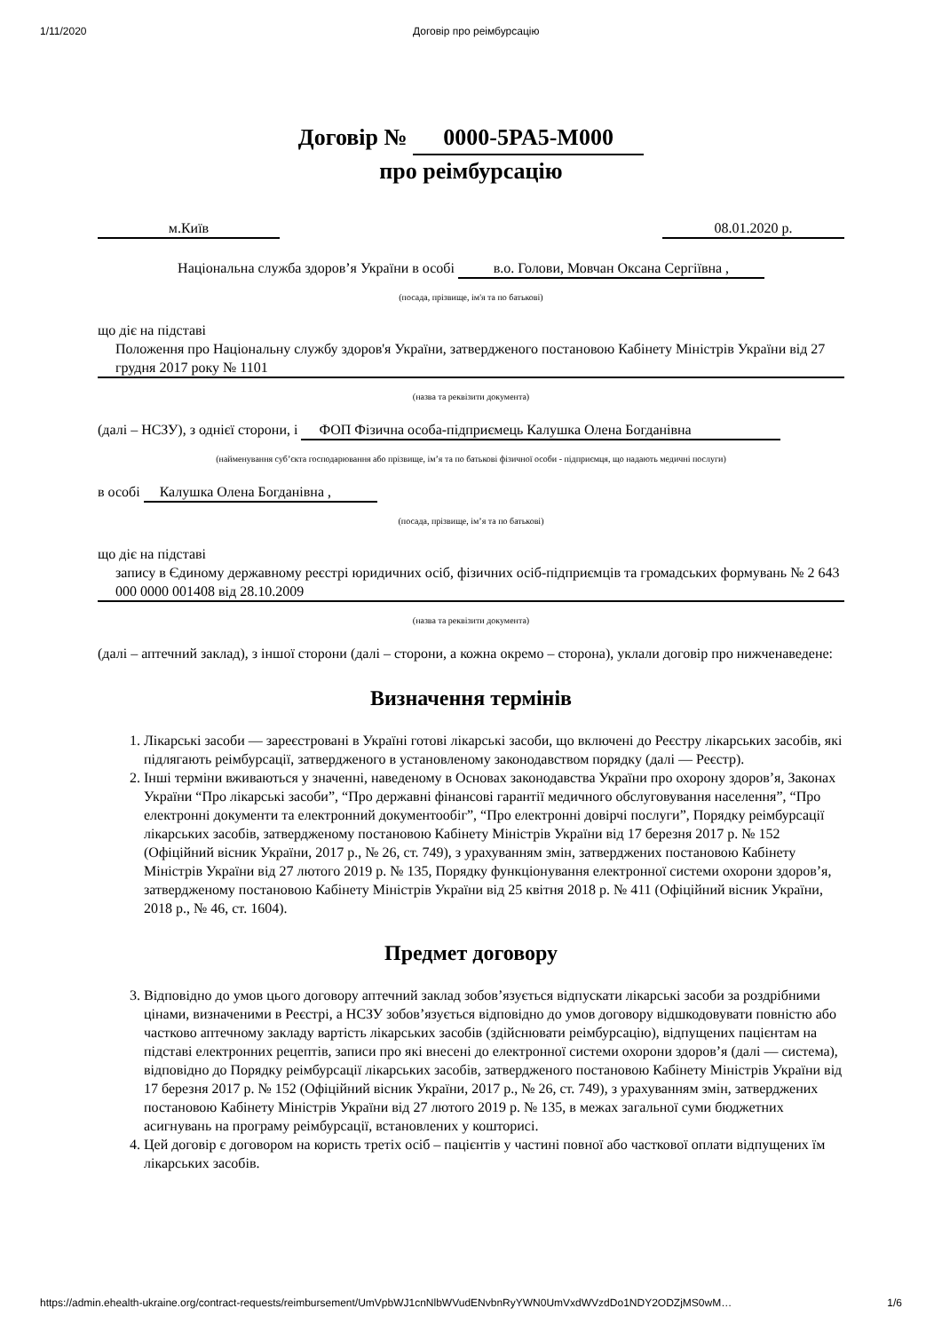1/11/2020 Договір про реімбурсацію
Договір № 0000-5PA5-M000
про реімбурсацію
м.Київ 08.01.2020 р.
Національна служба здоров’я України в особі в.о. Голови, Мовчан Оксана Сергіївна ,
(посада, прізвище, ім'я та по батькові)
що діє на підставі
Положення про Національну службу здоров'я України, затвердженого постановою Кабінету Міністрів України від 27 грудня 2017 року № 1101
(назва та реквізити документа)
(далі – НСЗУ), з однієї сторони, і ФОП Фізична особа-підприємець Калушка Олена Богданівна
(найменування суб’єкта господарювання або прізвище, ім’я та по батькові фізичної особи - підприємця, що надають медичні послуги)
в особі Калушка Олена Богданівна ,
(посада, прізвище, ім’я та по батькові)
що діє на підставі
запису в Єдиному державному реєстрі юридичних осіб, фізичних осіб-підприємців та громадських формувань № 2 643 000 0000 001408 від 28.10.2009
(назва та реквізити документа)
(далі – аптечний заклад), з іншої сторони (далі – сторони, а кожна окремо – сторона), уклали договір про нижченаведене:
Визначення термінів
1. Лікарські засоби — зареєстровані в Україні готові лікарські засоби, що включені до Реєстру лікарських засобів, які підлягають реімбурсації, затвердженого в установленому законодавством порядку (далі — Реєстр).
2. Інші терміни вживаються у значенні, наведеному в Основах законодавства України про охорону здоров’я, Законах України “Про лікарські засоби”, “Про державні фінансові гарантії медичного обслуговування населення”, “Про електронні документи та електронний документообіг”, “Про електронні довірчі послуги”, Порядку реімбурсації лікарських засобів, затвердженому постановою Кабінету Міністрів України від 17 березня 2017 р. № 152 (Офіційний вісник України, 2017 р., № 26, ст. 749), з урахуванням змін, затверджених постановою Кабінету Міністрів України від 27 лютого 2019 р. № 135, Порядку функціонування електронної системи охорони здоров’я, затвердженому постановою Кабінету Міністрів України від 25 квітня 2018 р. № 411 (Офіційний вісник України, 2018 р., № 46, ст. 1604).
Предмет договору
3. Відповідно до умов цього договору аптечний заклад зобов’язується відпускати лікарські засоби за роздрібними цінами, визначеними в Реєстрі, а НСЗУ зобов’язується відповідно до умов договору відшкодовувати повністю або частково аптечному закладу вартість лікарських засобів (здійснювати реімбурсацію), відпущених пацієнтам на підставі електронних рецептів, записи про які внесені до електронної системи охорони здоров’я (далі — система), відповідно до Порядку реімбурсації лікарських засобів, затвердженого постановою Кабінету Міністрів України від 17 березня 2017 р. № 152 (Офіційний вісник України, 2017 р., № 26, ст. 749), з урахуванням змін, затверджених постановою Кабінету Міністрів України від 27 лютого 2019 р. № 135, в межах загальної суми бюджетних асигнувань на програму реімбурсації, встановлених у кошторисі.
4. Цей договір є договором на користь третіх осіб – пацієнтів у частині повної або часткової оплати відпущених їм лікарських засобів.
https://admin.ehealth-ukraine.org/contract-requests/reimbursement/UmVpbWJ1cnNlbWVudENvbnRyYWN0UmVxdWVzdDo1NDY2ODZjMS0wM… 1/6